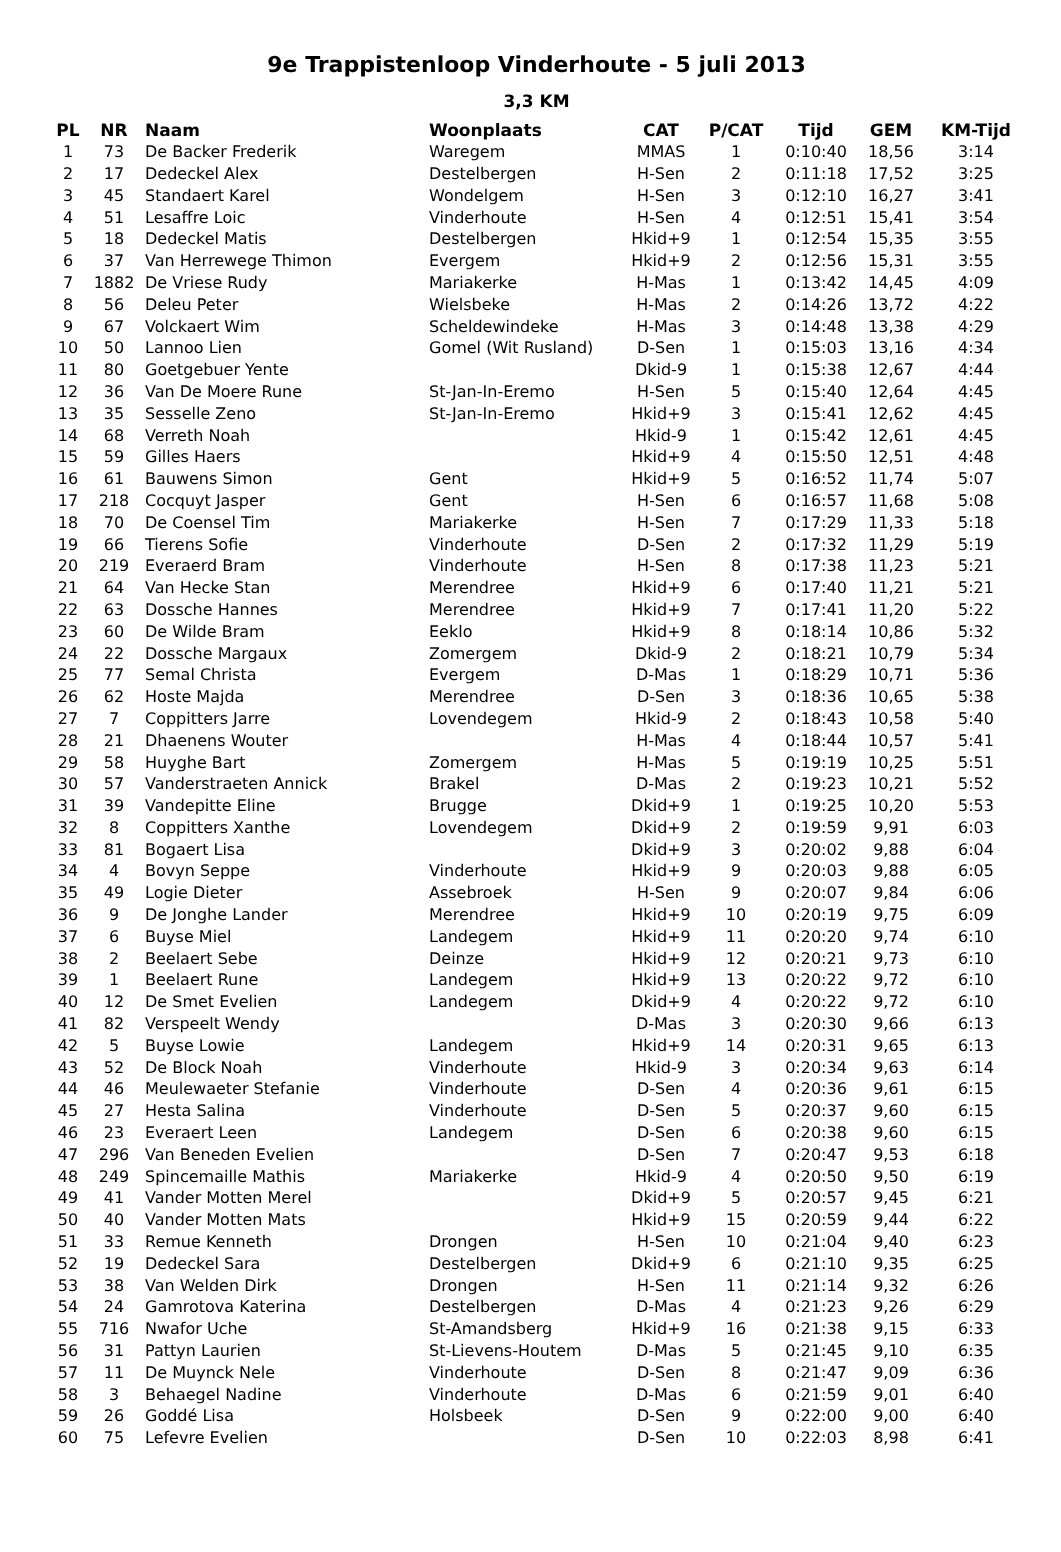9e Trappistenloop Vinderhoute - 5 juli 2013
3,3 KM
| PL | NR | Naam | Woonplaats | CAT | P/CAT | Tijd | GEM | KM-Tijd |
| --- | --- | --- | --- | --- | --- | --- | --- | --- |
| 1 | 73 | De Backer Frederik | Waregem | MMAS | 1 | 0:10:40 | 18,56 | 3:14 |
| 2 | 17 | Dedeckel Alex | Destelbergen | H-Sen | 2 | 0:11:18 | 17,52 | 3:25 |
| 3 | 45 | Standaert Karel | Wondelgem | H-Sen | 3 | 0:12:10 | 16,27 | 3:41 |
| 4 | 51 | Lesaffre Loic | Vinderhoute | H-Sen | 4 | 0:12:51 | 15,41 | 3:54 |
| 5 | 18 | Dedeckel Matis | Destelbergen | Hkid+9 | 1 | 0:12:54 | 15,35 | 3:55 |
| 6 | 37 | Van Herrewege Thimon | Evergem | Hkid+9 | 2 | 0:12:56 | 15,31 | 3:55 |
| 7 | 1882 | De Vriese Rudy | Mariakerke | H-Mas | 1 | 0:13:42 | 14,45 | 4:09 |
| 8 | 56 | Deleu Peter | Wielsbeke | H-Mas | 2 | 0:14:26 | 13,72 | 4:22 |
| 9 | 67 | Volckaert Wim | Scheldewindeke | H-Mas | 3 | 0:14:48 | 13,38 | 4:29 |
| 10 | 50 | Lannoo Lien | Gomel (Wit Rusland) | D-Sen | 1 | 0:15:03 | 13,16 | 4:34 |
| 11 | 80 | Goetgebuer Yente | | Dkid-9 | 1 | 0:15:38 | 12,67 | 4:44 |
| 12 | 36 | Van De Moere Rune | St-Jan-In-Eremo | H-Sen | 5 | 0:15:40 | 12,64 | 4:45 |
| 13 | 35 | Sesselle Zeno | St-Jan-In-Eremo | Hkid+9 | 3 | 0:15:41 | 12,62 | 4:45 |
| 14 | 68 | Verreth Noah | | Hkid-9 | 1 | 0:15:42 | 12,61 | 4:45 |
| 15 | 59 | Gilles Haers | | Hkid+9 | 4 | 0:15:50 | 12,51 | 4:48 |
| 16 | 61 | Bauwens Simon | Gent | Hkid+9 | 5 | 0:16:52 | 11,74 | 5:07 |
| 17 | 218 | Cocquyt Jasper | Gent | H-Sen | 6 | 0:16:57 | 11,68 | 5:08 |
| 18 | 70 | De Coensel Tim | Mariakerke | H-Sen | 7 | 0:17:29 | 11,33 | 5:18 |
| 19 | 66 | Tierens Sofie | Vinderhoute | D-Sen | 2 | 0:17:32 | 11,29 | 5:19 |
| 20 | 219 | Everaerd Bram | Vinderhoute | H-Sen | 8 | 0:17:38 | 11,23 | 5:21 |
| 21 | 64 | Van Hecke Stan | Merendree | Hkid+9 | 6 | 0:17:40 | 11,21 | 5:21 |
| 22 | 63 | Dossche Hannes | Merendree | Hkid+9 | 7 | 0:17:41 | 11,20 | 5:22 |
| 23 | 60 | De Wilde Bram | Eeklo | Hkid+9 | 8 | 0:18:14 | 10,86 | 5:32 |
| 24 | 22 | Dossche Margaux | Zomergem | Dkid-9 | 2 | 0:18:21 | 10,79 | 5:34 |
| 25 | 77 | Semal Christa | Evergem | D-Mas | 1 | 0:18:29 | 10,71 | 5:36 |
| 26 | 62 | Hoste Majda | Merendree | D-Sen | 3 | 0:18:36 | 10,65 | 5:38 |
| 27 | 7 | Coppitters Jarre | Lovendegem | Hkid-9 | 2 | 0:18:43 | 10,58 | 5:40 |
| 28 | 21 | Dhaenens Wouter | | H-Mas | 4 | 0:18:44 | 10,57 | 5:41 |
| 29 | 58 | Huyghe Bart | Zomergem | H-Mas | 5 | 0:19:19 | 10,25 | 5:51 |
| 30 | 57 | Vanderstraeten Annick | Brakel | D-Mas | 2 | 0:19:23 | 10,21 | 5:52 |
| 31 | 39 | Vandepitte Eline | Brugge | Dkid+9 | 1 | 0:19:25 | 10,20 | 5:53 |
| 32 | 8 | Coppitters Xanthe | Lovendegem | Dkid+9 | 2 | 0:19:59 | 9,91 | 6:03 |
| 33 | 81 | Bogaert Lisa | | Dkid+9 | 3 | 0:20:02 | 9,88 | 6:04 |
| 34 | 4 | Bovyn Seppe | Vinderhoute | Hkid+9 | 9 | 0:20:03 | 9,88 | 6:05 |
| 35 | 49 | Logie Dieter | Assebroek | H-Sen | 9 | 0:20:07 | 9,84 | 6:06 |
| 36 | 9 | De Jonghe Lander | Merendree | Hkid+9 | 10 | 0:20:19 | 9,75 | 6:09 |
| 37 | 6 | Buyse Miel | Landegem | Hkid+9 | 11 | 0:20:20 | 9,74 | 6:10 |
| 38 | 2 | Beelaert Sebe | Deinze | Hkid+9 | 12 | 0:20:21 | 9,73 | 6:10 |
| 39 | 1 | Beelaert Rune | Landegem | Hkid+9 | 13 | 0:20:22 | 9,72 | 6:10 |
| 40 | 12 | De Smet Evelien | Landegem | Dkid+9 | 4 | 0:20:22 | 9,72 | 6:10 |
| 41 | 82 | Verspeelt Wendy | | D-Mas | 3 | 0:20:30 | 9,66 | 6:13 |
| 42 | 5 | Buyse Lowie | Landegem | Hkid+9 | 14 | 0:20:31 | 9,65 | 6:13 |
| 43 | 52 | De Block Noah | Vinderhoute | Hkid-9 | 3 | 0:20:34 | 9,63 | 6:14 |
| 44 | 46 | Meulewaeter Stefanie | Vinderhoute | D-Sen | 4 | 0:20:36 | 9,61 | 6:15 |
| 45 | 27 | Hesta Salina | Vinderhoute | D-Sen | 5 | 0:20:37 | 9,60 | 6:15 |
| 46 | 23 | Everaert Leen | Landegem | D-Sen | 6 | 0:20:38 | 9,60 | 6:15 |
| 47 | 296 | Van Beneden Evelien | | D-Sen | 7 | 0:20:47 | 9,53 | 6:18 |
| 48 | 249 | Spincemaille Mathis | Mariakerke | Hkid-9 | 4 | 0:20:50 | 9,50 | 6:19 |
| 49 | 41 | Vander Motten Merel | | Dkid+9 | 5 | 0:20:57 | 9,45 | 6:21 |
| 50 | 40 | Vander Motten Mats | | Hkid+9 | 15 | 0:20:59 | 9,44 | 6:22 |
| 51 | 33 | Remue Kenneth | Drongen | H-Sen | 10 | 0:21:04 | 9,40 | 6:23 |
| 52 | 19 | Dedeckel Sara | Destelbergen | Dkid+9 | 6 | 0:21:10 | 9,35 | 6:25 |
| 53 | 38 | Van Welden Dirk | Drongen | H-Sen | 11 | 0:21:14 | 9,32 | 6:26 |
| 54 | 24 | Gamrotova Katerina | Destelbergen | D-Mas | 4 | 0:21:23 | 9,26 | 6:29 |
| 55 | 716 | Nwafor Uche | St-Amandsberg | Hkid+9 | 16 | 0:21:38 | 9,15 | 6:33 |
| 56 | 31 | Pattyn Laurien | St-Lievens-Houtem | D-Mas | 5 | 0:21:45 | 9,10 | 6:35 |
| 57 | 11 | De Muynck Nele | Vinderhoute | D-Sen | 8 | 0:21:47 | 9,09 | 6:36 |
| 58 | 3 | Behaegel Nadine | Vinderhoute | D-Mas | 6 | 0:21:59 | 9,01 | 6:40 |
| 59 | 26 | Goddé Lisa | Holsbeek | D-Sen | 9 | 0:22:00 | 9,00 | 6:40 |
| 60 | 75 | Lefevre Evelien | | D-Sen | 10 | 0:22:03 | 8,98 | 6:41 |